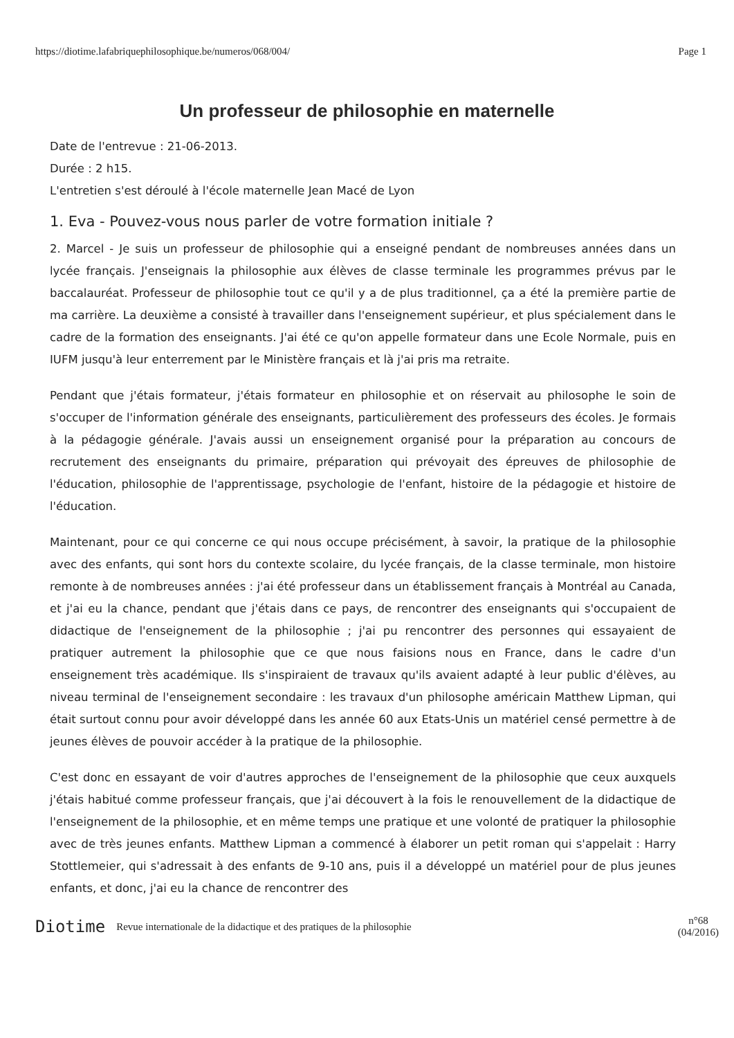https://diotime.lafabriquephilosophique.be/numeros/068/004/ Page 1
Un professeur de philosophie en maternelle
Date de l'entrevue : 21-06-2013.
Durée : 2 h15.
L'entretien s'est déroulé à l'école maternelle Jean Macé de Lyon
1. Eva - Pouvez-vous nous parler de votre formation initiale ?
2. Marcel - Je suis un professeur de philosophie qui a enseigné pendant de nombreuses années dans un lycée français. J'enseignais la philosophie aux élèves de classe terminale les programmes prévus par le baccalauréat. Professeur de philosophie tout ce qu'il y a de plus traditionnel, ça a été la première partie de ma carrière. La deuxième a consisté à travailler dans l'enseignement supérieur, et plus spécialement dans le cadre de la formation des enseignants. J'ai été ce qu'on appelle formateur dans une Ecole Normale, puis en IUFM jusqu'à leur enterrement par le Ministère français et là j'ai pris ma retraite.
Pendant que j'étais formateur, j'étais formateur en philosophie et on réservait au philosophe le soin de s'occuper de l'information générale des enseignants, particulièrement des professeurs des écoles. Je formais à la pédagogie générale. J'avais aussi un enseignement organisé pour la préparation au concours de recrutement des enseignants du primaire, préparation qui prévoyait des épreuves de philosophie de l'éducation, philosophie de l'apprentissage, psychologie de l'enfant, histoire de la pédagogie et histoire de l'éducation.
Maintenant, pour ce qui concerne ce qui nous occupe précisément, à savoir, la pratique de la philosophie avec des enfants, qui sont hors du contexte scolaire, du lycée français, de la classe terminale, mon histoire remonte à de nombreuses années : j'ai été professeur dans un établissement français à Montréal au Canada, et j'ai eu la chance, pendant que j'étais dans ce pays, de rencontrer des enseignants qui s'occupaient de didactique de l'enseignement de la philosophie ; j'ai pu rencontrer des personnes qui essayaient de pratiquer autrement la philosophie que ce que nous faisions nous en France, dans le cadre d'un enseignement très académique. Ils s'inspiraient de travaux qu'ils avaient adapté à leur public d'élèves, au niveau terminal de l'enseignement secondaire : les travaux d'un philosophe américain Matthew Lipman, qui était surtout connu pour avoir développé dans les année 60 aux Etats-Unis un matériel censé permettre à de jeunes élèves de pouvoir accéder à la pratique de la philosophie.
C'est donc en essayant de voir d'autres approches de l'enseignement de la philosophie que ceux auxquels j'étais habitué comme professeur français, que j'ai découvert à la fois le renouvellement de la didactique de l'enseignement de la philosophie, et en même temps une pratique et une volonté de pratiquer la philosophie avec de très jeunes enfants. Matthew Lipman a commencé à élaborer un petit roman qui s'appelait : Harry Stottlemeier, qui s'adressait à des enfants de 9-10 ans, puis il a développé un matériel pour de plus jeunes enfants, et donc, j'ai eu la chance de rencontrer des
Diotime Revue internationale de la didactique et des pratiques de la philosophie n°68
(04/2016)